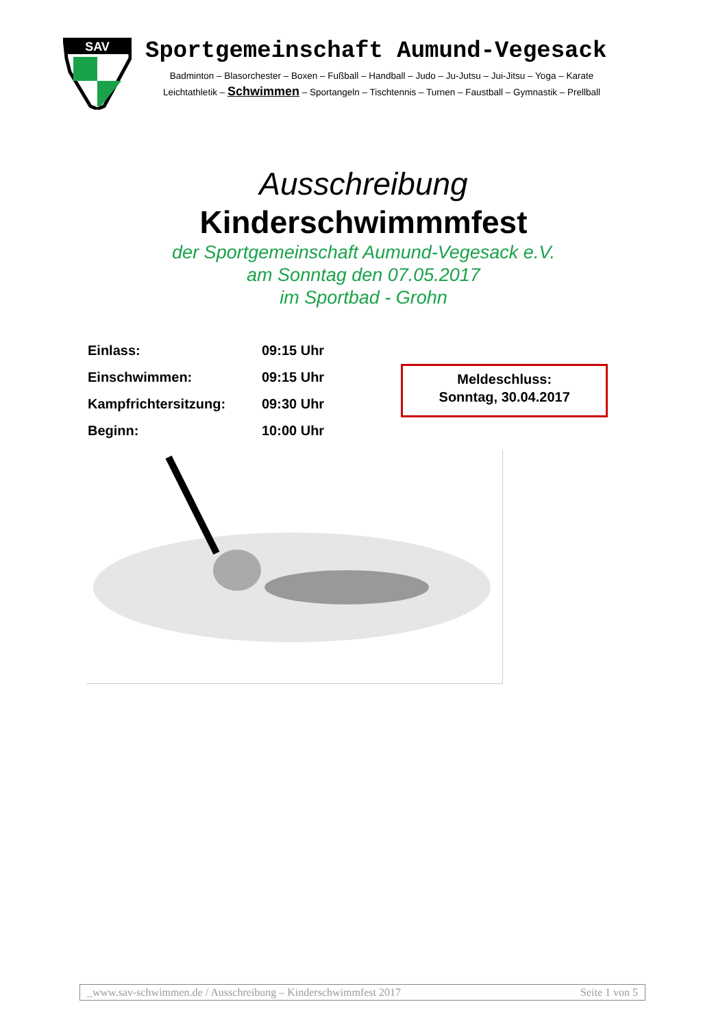SAV
Sportgemeinschaft Aumund-Vegesack
Badminton – Blasorchester – Boxen – Fußball – Handball – Judo – Ju-Jutsu – Jui-Jitsu – Yoga – Karate
Leichtathletik – Schwimmen – Sportangeln – Tischtennis – Turnen – Faustball – Gymnastik – Prellball
Ausschreibung
Kinderschwimmmfest
der Sportgemeinschaft Aumund-Vegesack e.V.
am Sonntag den 07.05.2017
im Sportbad - Grohn
| Einlass: | 09:15 Uhr |
| Einschwimmen: | 09:15 Uhr |
| Kampfrichtersitzung: | 09:30 Uhr |
| Beginn: | 10:00 Uhr |
Meldeschluss:
Sonntag, 30.04.2017
_www.sav-schwimmen.de / Ausschreibung – Kinderschwimmfest 2017 Seite 1 von 5